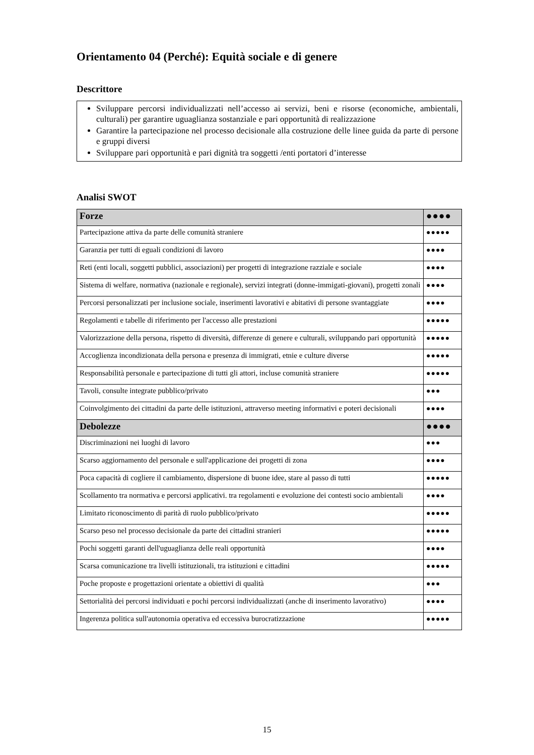Orientamento 04 (Perché): Equità sociale e di genere
Descrittore
Sviluppare percorsi individualizzati nell’accesso ai servizi, beni e risorse (economiche, ambientali, culturali) per garantire uguaglianza sostanziale e pari opportunità di realizzazione
Garantire la partecipazione nel processo decisionale alla costruzione delle linee guida da parte di persone e gruppi diversi
Sviluppare pari opportunità e pari dignità tra soggetti /enti portatori d’interesse
Analisi SWOT
| Forze | ●●●● |
| Partecipazione attiva da parte delle comunità straniere | ●●●●● |
| Garanzia per tutti di eguali condizioni di lavoro | ●●●● |
| Reti (enti locali, soggetti pubblici, associazioni) per progetti di integrazione razziale e sociale | ●●●● |
| Sistema di welfare, normativa (nazionale e regionale), servizi integrati (donne-immigati-giovani), progetti zonali | ●●●● |
| Percorsi personalizzati per inclusione sociale, inserimenti lavorativi e abitativi di persone svantaggiate | ●●●● |
| Regolamenti e tabelle di riferimento per l'accesso alle prestazioni | ●●●●● |
| Valorizzazione della persona, rispetto di diversità, differenze di genere e culturali, sviluppando pari opportunità | ●●●●● |
| Accoglienza incondizionata della persona e presenza di immigrati, etnie e culture diverse | ●●●●● |
| Responsabilità personale e partecipazione di tutti gli attori, incluse comunità straniere | ●●●●● |
| Tavoli, consulte integrate pubblico/privato | ●●● |
| Coinvolgimento dei cittadini da parte delle istituzioni, attraverso meeting informativi e poteri decisionali | ●●●● |
| Debolezze | ●●●● |
| Discriminazioni nei luoghi di lavoro | ●●● |
| Scarso aggiornamento del personale e sull'applicazione dei progetti di zona | ●●●● |
| Poca capacità di cogliere il cambiamento, dispersione di buone idee, stare al passo di tutti | ●●●●● |
| Scollamento tra normativa e percorsi applicativi. tra regolamenti e evoluzione dei contesti socio ambientali | ●●●● |
| Limitato riconoscimento di parità di ruolo pubblico/privato | ●●●●● |
| Scarso peso nel processo decisionale da parte dei cittadini stranieri | ●●●●● |
| Pochi soggetti garanti dell'uguaglianza delle reali opportunità | ●●●● |
| Scarsa comunicazione tra livelli istituzionali, tra istituzioni e cittadini | ●●●●● |
| Poche proposte e progettazioni orientate a obiettivi di qualità | ●●● |
| Settorialità dei percorsi individuati e pochi percorsi individualizzati (anche di inserimento lavorativo) | ●●●● |
| Ingerenza politica sull'autonomia operativa ed eccessiva burocratizzazione | ●●●●● |
15